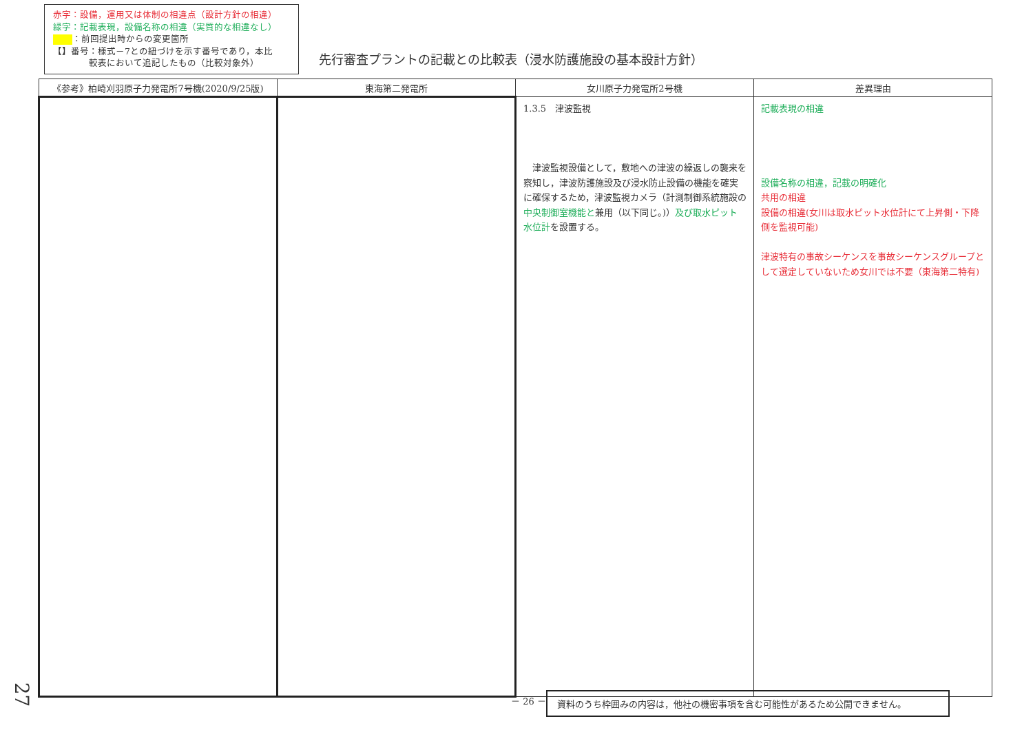赤字：設備，運用又は体制の相違点（設計方針の相違）
緑字：記載表現，設備名称の相違（実質的な相違なし）
：前回提出時からの変更箇所
【】番号：様式－7との紐づけを示す番号であり，本比
　　　　較表において追記したもの（比較対象外）
先行審査プラントの記載との比較表（浸水防護施設の基本設計方針）
| 《参考》柏崎刈羽原子力発電所7号機(2020/9/25版) | 東海第二発電所 | 女川原子力発電所2号機 | 差異理由 |
| --- | --- | --- | --- |
| | | 1.3.5 津波監視 津波監視設備として，敷地への津波の繰返しの襲来を察知し，津波防護施設及び浸水防止設備の機能を確実に確保するため，津波監視カメラ（計測制御系統施設の 中央制御室機能と 兼用（以下同じ。)） 及び取水ピット水位計 を設置する。 | 記載表現の相違 設備名称の相違，記載の明確化 共用の相違 設備の相違(女川は取水ピット水位計にて上昇側・下降側を監視可能) 津波特有の事故シーケンスを事故シーケンスグループとして選定していないため女川では不要（東海第二特有) |
27 － 26 － 資料のうち枠囲みの内容は，他社の機密事項を含む可能性があるため公開できません。